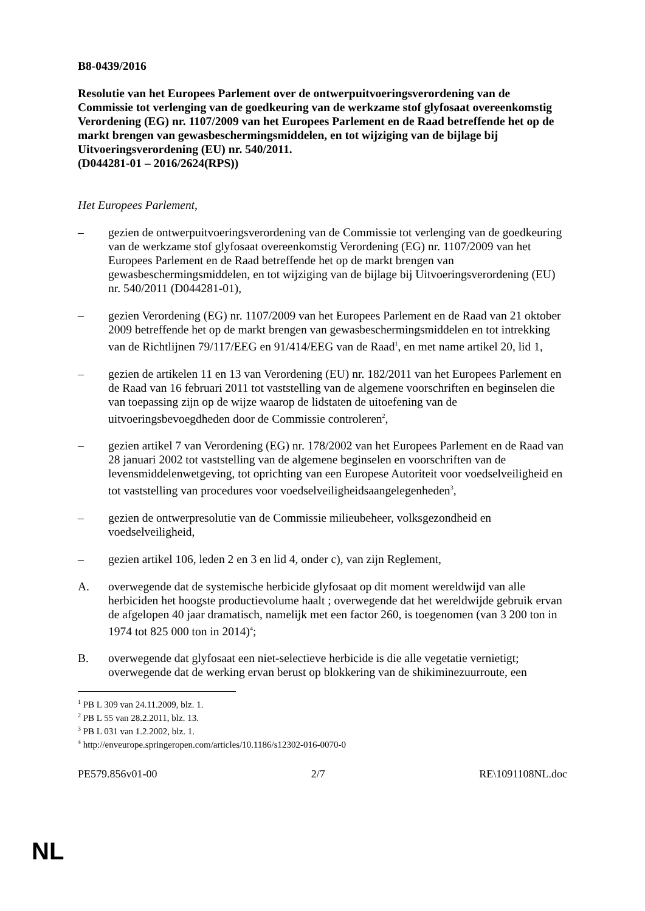B8-0439/2016
Resolutie van het Europees Parlement over de ontwerpuitvoeringsverordening van de Commissie tot verlenging van de goedkeuring van de werkzame stof glyfosaat overeenkomstig Verordening (EG) nr. 1107/2009 van het Europees Parlement en de Raad betreffende het op de markt brengen van gewasbeschermingsmiddelen, en tot wijziging van de bijlage bij Uitvoeringsverordening (EU) nr. 540/2011.
(D044281-01 – 2016/2624(RPS))
Het Europees Parlement,
– gezien de ontwerpuitvoeringsverordening van de Commissie tot verlenging van de goedkeuring van de werkzame stof glyfosaat overeenkomstig Verordening (EG) nr. 1107/2009 van het Europees Parlement en de Raad betreffende het op de markt brengen van gewasbeschermingsmiddelen, en tot wijziging van de bijlage bij Uitvoeringsverordening (EU) nr. 540/2011 (D044281-01),
– gezien Verordening (EG) nr. 1107/2009 van het Europees Parlement en de Raad van 21 oktober 2009 betreffende het op de markt brengen van gewasbeschermingsmiddelen en tot intrekking van de Richtlijnen 79/117/EEG en 91/414/EEG van de Raad<sup>1</sup>, en met name artikel 20, lid 1,
– gezien de artikelen 11 en 13 van Verordening (EU) nr. 182/2011 van het Europees Parlement en de Raad van 16 februari 2011 tot vaststelling van de algemene voorschriften en beginselen die van toepassing zijn op de wijze waarop de lidstaten de uitoefening van de uitvoeringsbevoegdheden door de Commissie controleren<sup>2</sup>,
– gezien artikel 7 van Verordening (EG) nr. 178/2002 van het Europees Parlement en de Raad van 28 januari 2002 tot vaststelling van de algemene beginselen en voorschriften van de levensmiddelenwetgeving, tot oprichting van een Europese Autoriteit voor voedselveiligheid en tot vaststelling van procedures voor voedselveiligheidsaangelegenheden<sup>3</sup>,
– gezien de ontwerpresolutie van de Commissie milieubeheer, volksgezondheid en voedselveiligheid,
– gezien artikel 106, leden 2 en 3 en lid 4, onder c), van zijn Reglement,
A. overwegende dat de systemische herbicide glyfosaat op dit moment wereldwijd van alle herbiciden het hoogste productievolume haalt ; overwegende dat het wereldwijde gebruik ervan de afgelopen 40 jaar dramatisch, namelijk met een factor 260, is toegenomen (van 3 200 ton in 1974 tot 825 000 ton in 2014)<sup>4</sup>;
B. overwegende dat glyfosaat een niet-selectieve herbicide is die alle vegetatie vernietigt; overwegende dat de werking ervan berust op blokkering van de shikiminezuurroute, een
<sup>1</sup> PB L 309 van 24.11.2009, blz. 1.
<sup>2</sup> PB L 55 van 28.2.2011, blz. 13.
<sup>3</sup> PB L 031 van 1.2.2002, blz. 1.
<sup>4</sup> http://enveurope.springeropen.com/articles/10.1186/s12302-016-0070-0
PE579.856v01-00 2/7 RE\1091108NL.doc
NL